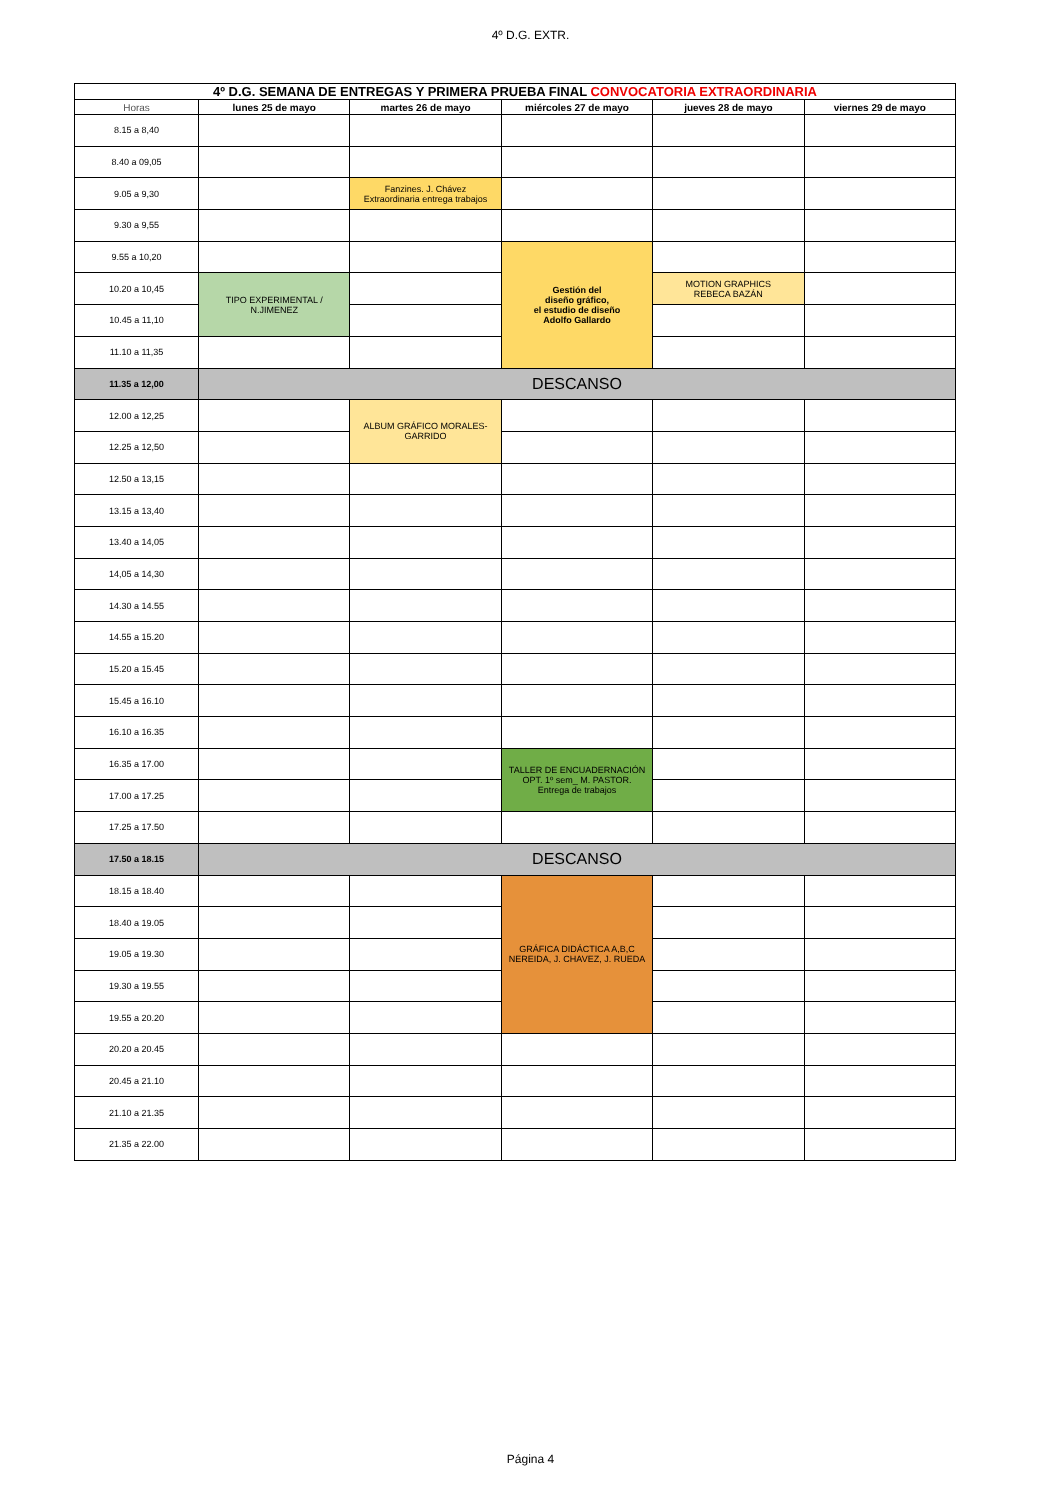4º D.G. EXTR.
| 4º D.G. SEMANA DE ENTREGAS Y PRIMERA PRUEBA FINAL CONVOCATORIA EXTRAORDINARIA | | | | | |
| Horas | lunes 25 de mayo | martes 26 de mayo | miércoles 27 de mayo | jueves 28 de mayo | viernes 29 de mayo |
| 8.15 a 8,40 | | | | | |
| 8.40 a 09,05 | | | | | |
| 9.05 a 9,30 | | Fanzines. J. Chávez Extraordinaria entrega trabajos | | | |
| 9.30 a 9,55 | | | | | |
| 9.55 a 10,20 | | | Gestión del diseño gráfico, el estudio de diseño Adolfo Gallardo | | |
| 10.20 a 10,45 | TIPO EXPERIMENTAL / N.JIMENEZ | | | MOTION GRAPHICS REBECA BAZÁN | |
| 10.45 a 11,10 | | | | | |
| 11.10 a 11,35 | | | | | |
| 11.35 a 12,00 | DESCANSO | | | | |
| 12.00 a 12,25 | | ALBUM GRÁFICO MORALES-GARRIDO | | | |
| 12.25 a 12,50 | | | | | |
| 12.50 a 13,15 | | | | | |
| 13.15 a 13,40 | | | | | |
| 13.40 a 14,05 | | | | | |
| 14,05 a 14,30 | | | | | |
| 14.30 a 14.55 | | | | | |
| 14.55 a 15.20 | | | | | |
| 15.20 a 15.45 | | | | | |
| 15.45 a 16.10 | | | | | |
| 16.10 a 16.35 | | | | | |
| 16.35 a 17.00 | | | TALLER DE ENCUADERNACIÓN OPT. 1º sem_ M. PASTOR. Entrega de trabajos | | |
| 17.00 a 17.25 | | | | | |
| 17.25 a 17.50 | | | | | |
| 17.50 a 18.15 | DESCANSO | | | | |
| 18.15 a 18.40 | | | GRÁFICA DIDÁCTICA A,B,C NEREIDA, J. CHAVEZ, J. RUEDA | | |
| 18.40 a 19.05 | | | | | |
| 19.05 a 19.30 | | | | | |
| 19.30 a 19.55 | | | | | |
| 19.55 a 20.20 | | | | | |
| 20.20 a 20.45 | | | | | |
| 20.45 a 21.10 | | | | | |
| 21.10 a 21.35 | | | | | |
| 21.35 a 22.00 | | | | | |
Página 4